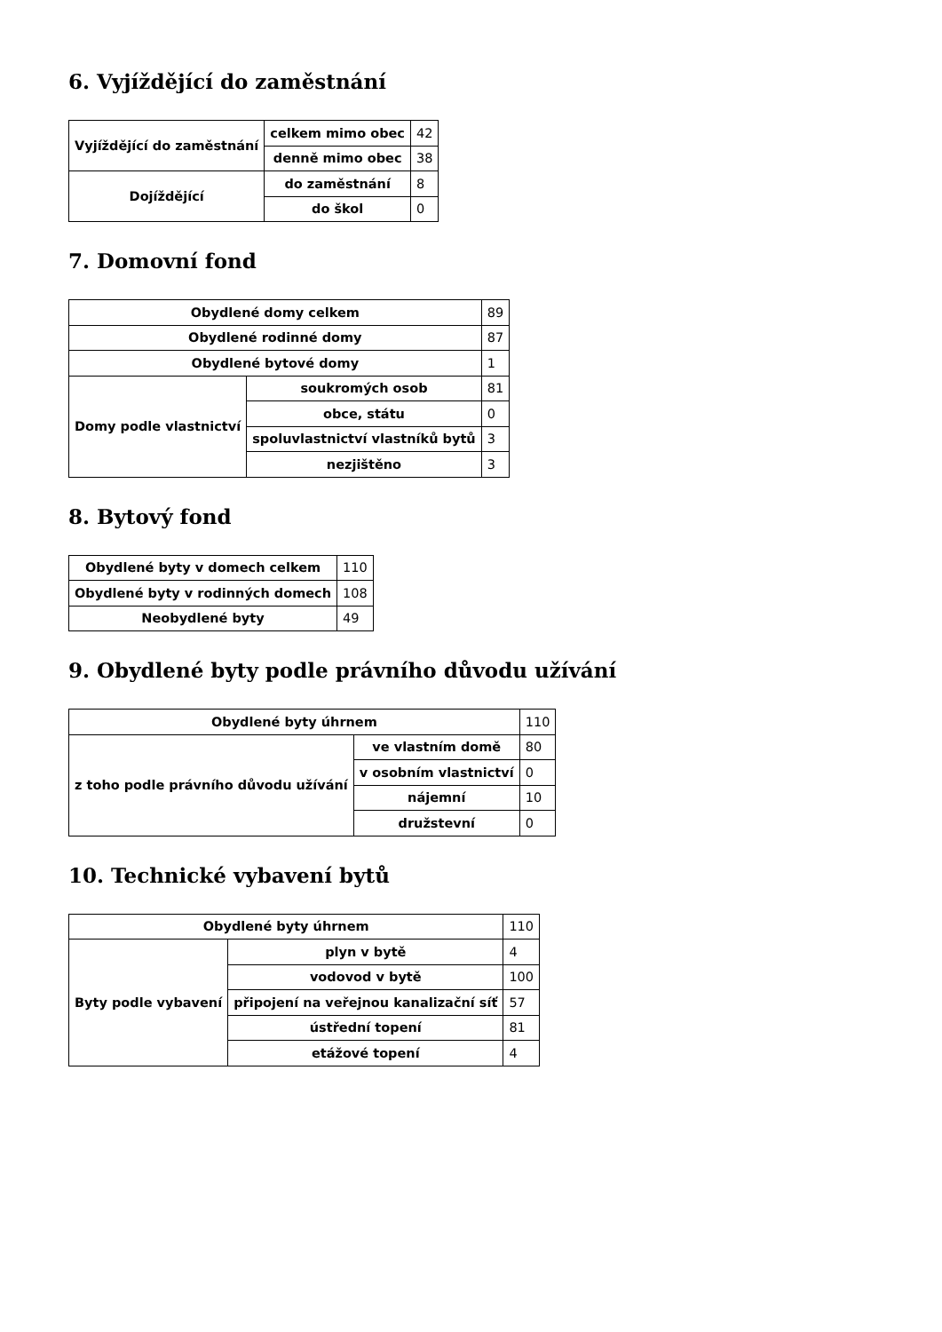6. Vyjíždějící do zaměstnání
| Vyjíždějící do zaměstnání | celkem mimo obec | 42 |
| | denně mimo obec | 38 |
| Dojíždějící | do zaměstnání | 8 |
| | do škol | 0 |
7. Domovní fond
| Obydlené domy celkem | | 89 |
| Obydlené rodinné domy | | 87 |
| Obydlené bytové domy | | 1 |
| Domy podle vlastnictví | soukromých osob | 81 |
| | obce, státu | 0 |
| | spoluvlastnictví vlastníků bytů | 3 |
| | nezjištěno | 3 |
8. Bytový fond
| Obydlené byty v domech celkem | 110 |
| Obydlené byty v rodinných domech | 108 |
| Neobydlené byty | 49 |
9. Obydlené byty podle právního důvodu užívání
| Obydlené byty úhrnem | | 110 |
| z toho podle právního důvodu užívání | ve vlastním domě | 80 |
| | v osobním vlastnictví | 0 |
| | nájemní | 10 |
| | družstevní | 0 |
10. Technické vybavení bytů
| Obydlené byty úhrnem | | 110 |
| Byty podle vybavení | plyn v bytě | 4 |
| | vodovod v bytě | 100 |
| | připojení na veřejnou kanalizační síť | 57 |
| | ústřední topení | 81 |
| | etážové topení | 4 |